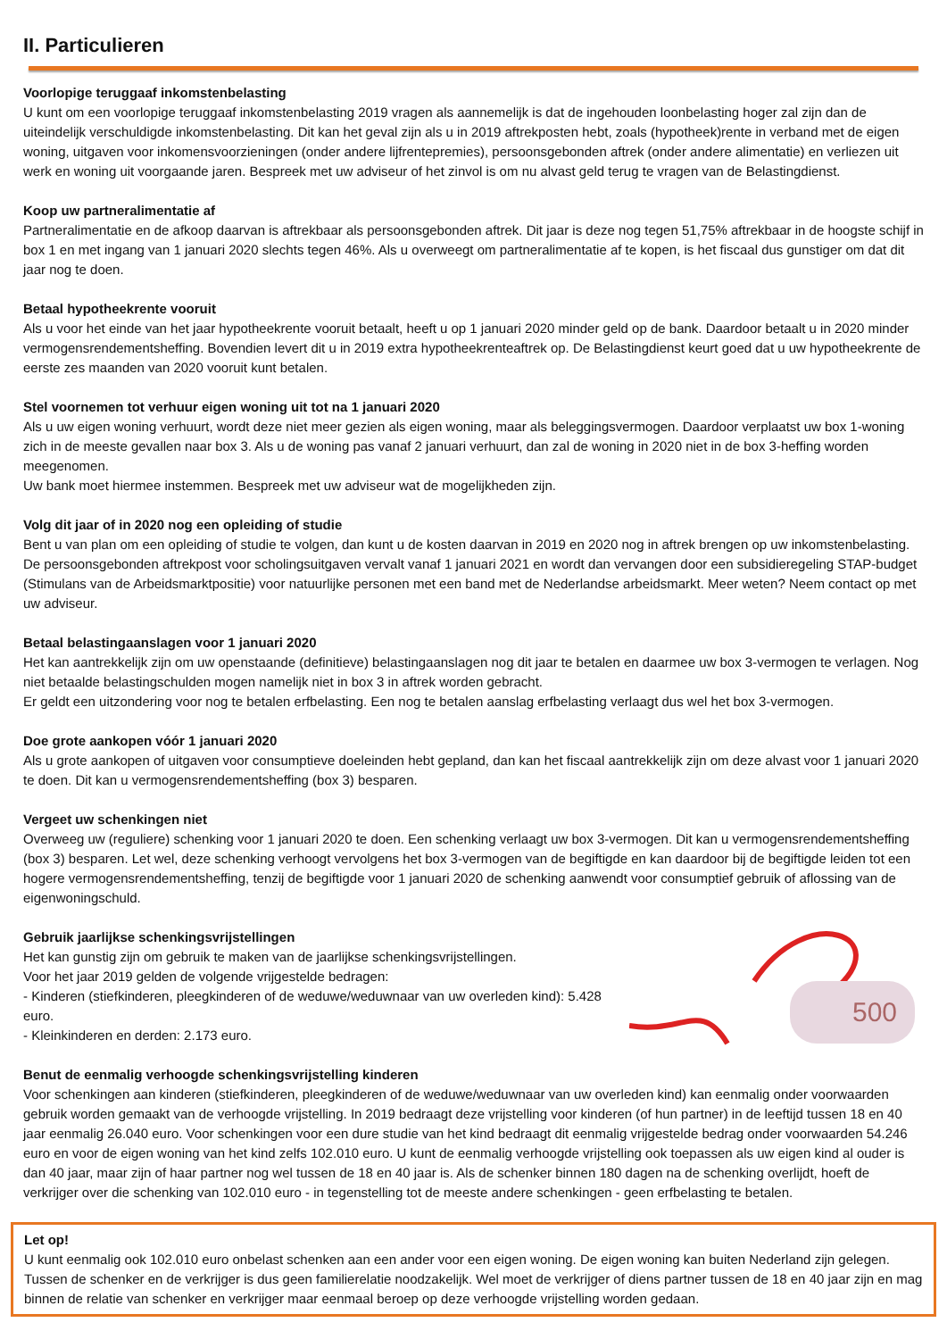II. Particulieren
Voorlopige teruggaaf inkomstenbelasting
U kunt om een voorlopige teruggaaf inkomstenbelasting 2019 vragen als aannemelijk is dat de ingehouden loonbelasting hoger zal zijn dan de uiteindelijk verschuldigde inkomstenbelasting. Dit kan het geval zijn als u in 2019 aftrekposten hebt, zoals (hypotheek)rente in verband met de eigen woning, uitgaven voor inkomensvoorzieningen (onder andere lijfrentepremies), persoonsgebonden aftrek (onder andere alimentatie) en verliezen uit werk en woning uit voorgaande jaren. Bespreek met uw adviseur of het zinvol is om nu alvast geld terug te vragen van de Belastingdienst.
Koop uw partneralimentatie af
Partneralimentatie en de afkoop daarvan is aftrekbaar als persoonsgebonden aftrek. Dit jaar is deze nog tegen 51,75% aftrekbaar in de hoogste schijf in box 1 en met ingang van 1 januari 2020 slechts tegen 46%. Als u overweegt om partneralimentatie af te kopen, is het fiscaal dus gunstiger om dat dit jaar nog te doen.
Betaal hypotheekrente vooruit
Als u voor het einde van het jaar hypotheekrente vooruit betaalt, heeft u op 1 januari 2020 minder geld op de bank. Daardoor betaalt u in 2020 minder vermogensrendementsheffing. Bovendien levert dit u in 2019 extra hypotheekrenteaftrek op. De Belastingdienst keurt goed dat u uw hypotheekrente de eerste zes maanden van 2020 vooruit kunt betalen.
Stel voornemen tot verhuur eigen woning uit tot na 1 januari 2020
Als u uw eigen woning verhuurt, wordt deze niet meer gezien als eigen woning, maar als beleggingsvermogen. Daardoor verplaatst uw box 1-woning zich in de meeste gevallen naar box 3. Als u de woning pas vanaf 2 januari verhuurt, dan zal de woning in 2020 niet in de box 3-heffing worden meegenomen.
Uw bank moet hiermee instemmen. Bespreek met uw adviseur wat de mogelijkheden zijn.
Volg dit jaar of in 2020 nog een opleiding of studie
Bent u van plan om een opleiding of studie te volgen, dan kunt u de kosten daarvan in 2019 en 2020 nog in aftrek brengen op uw inkomstenbelasting. De persoonsgebonden aftrekpost voor scholingsuitgaven vervalt vanaf 1 januari 2021 en wordt dan vervangen door een subsidieregeling STAP-budget (Stimulans van de Arbeidsmarktpositie) voor natuurlijke personen met een band met de Nederlandse arbeidsmarkt. Meer weten? Neem contact op met uw adviseur.
Betaal belastingaanslagen voor 1 januari 2020
Het kan aantrekkelijk zijn om uw openstaande (definitieve) belastingaanslagen nog dit jaar te betalen en daarmee uw box 3-vermogen te verlagen. Nog niet betaalde belastingschulden mogen namelijk niet in box 3 in aftrek worden gebracht.
Er geldt een uitzondering voor nog te betalen erfbelasting. Een nog te betalen aanslag erfbelasting verlaagt dus wel het box 3-vermogen.
Doe grote aankopen vóór 1 januari 2020
Als u grote aankopen of uitgaven voor consumptieve doeleinden hebt gepland, dan kan het fiscaal aantrekkelijk zijn om deze alvast voor 1 januari 2020 te doen. Dit kan u vermogensrendementsheffing (box 3) besparen.
Vergeet uw schenkingen niet
Overweeg uw (reguliere) schenking voor 1 januari 2020 te doen. Een schenking verlaagt uw box 3-vermogen. Dit kan u vermogensrendementsheffing (box 3) besparen. Let wel, deze schenking verhoogt vervolgens het box 3-vermogen van de begiftigde en kan daardoor bij de begiftigde leiden tot een hogere vermogensrendementsheffing, tenzij de begiftigde voor 1 januari 2020 de schenking aanwendt voor consumptief gebruik of aflossing van de eigenwoningschuld.
500
Gebruik jaarlijkse schenkingsvrijstellingen
Het kan gunstig zijn om gebruik te maken van de jaarlijkse schenkingsvrijstellingen.
Voor het jaar 2019 gelden de volgende vrijgestelde bedragen:
- Kinderen (stiefkinderen, pleegkinderen of de weduwe/weduwnaar van uw overleden kind): 5.428 euro.
- Kleinkinderen en derden: 2.173 euro.
Benut de eenmalig verhoogde schenkingsvrijstelling kinderen
Voor schenkingen aan kinderen (stiefkinderen, pleegkinderen of de weduwe/weduwnaar van uw overleden kind) kan eenmalig onder voorwaarden gebruik worden gemaakt van de verhoogde vrijstelling. In 2019 bedraagt deze vrijstelling voor kinderen (of hun partner) in de leeftijd tussen 18 en 40 jaar eenmalig 26.040 euro. Voor schenkingen voor een dure studie van het kind bedraagt dit eenmalig vrijgestelde bedrag onder voorwaarden 54.246 euro en voor de eigen woning van het kind zelfs 102.010 euro. U kunt de eenmalig verhoogde vrijstelling ook toepassen als uw eigen kind al ouder is dan 40 jaar, maar zijn of haar partner nog wel tussen de 18 en 40 jaar is. Als de schenker binnen 180 dagen na de schenking overlijdt, hoeft de verkrijger over die schenking van 102.010 euro - in tegenstelling tot de meeste andere schenkingen - geen erfbelasting te betalen.
Let op!
U kunt eenmalig ook 102.010 euro onbelast schenken aan een ander voor een eigen woning. De eigen woning kan buiten Nederland zijn gelegen. Tussen de schenker en de verkrijger is dus geen familierelatie noodzakelijk. Wel moet de verkrijger of diens partner tussen de 18 en 40 jaar zijn en mag binnen de relatie van schenker en verkrijger maar eenmaal beroep op deze verhoogde vrijstelling worden gedaan.